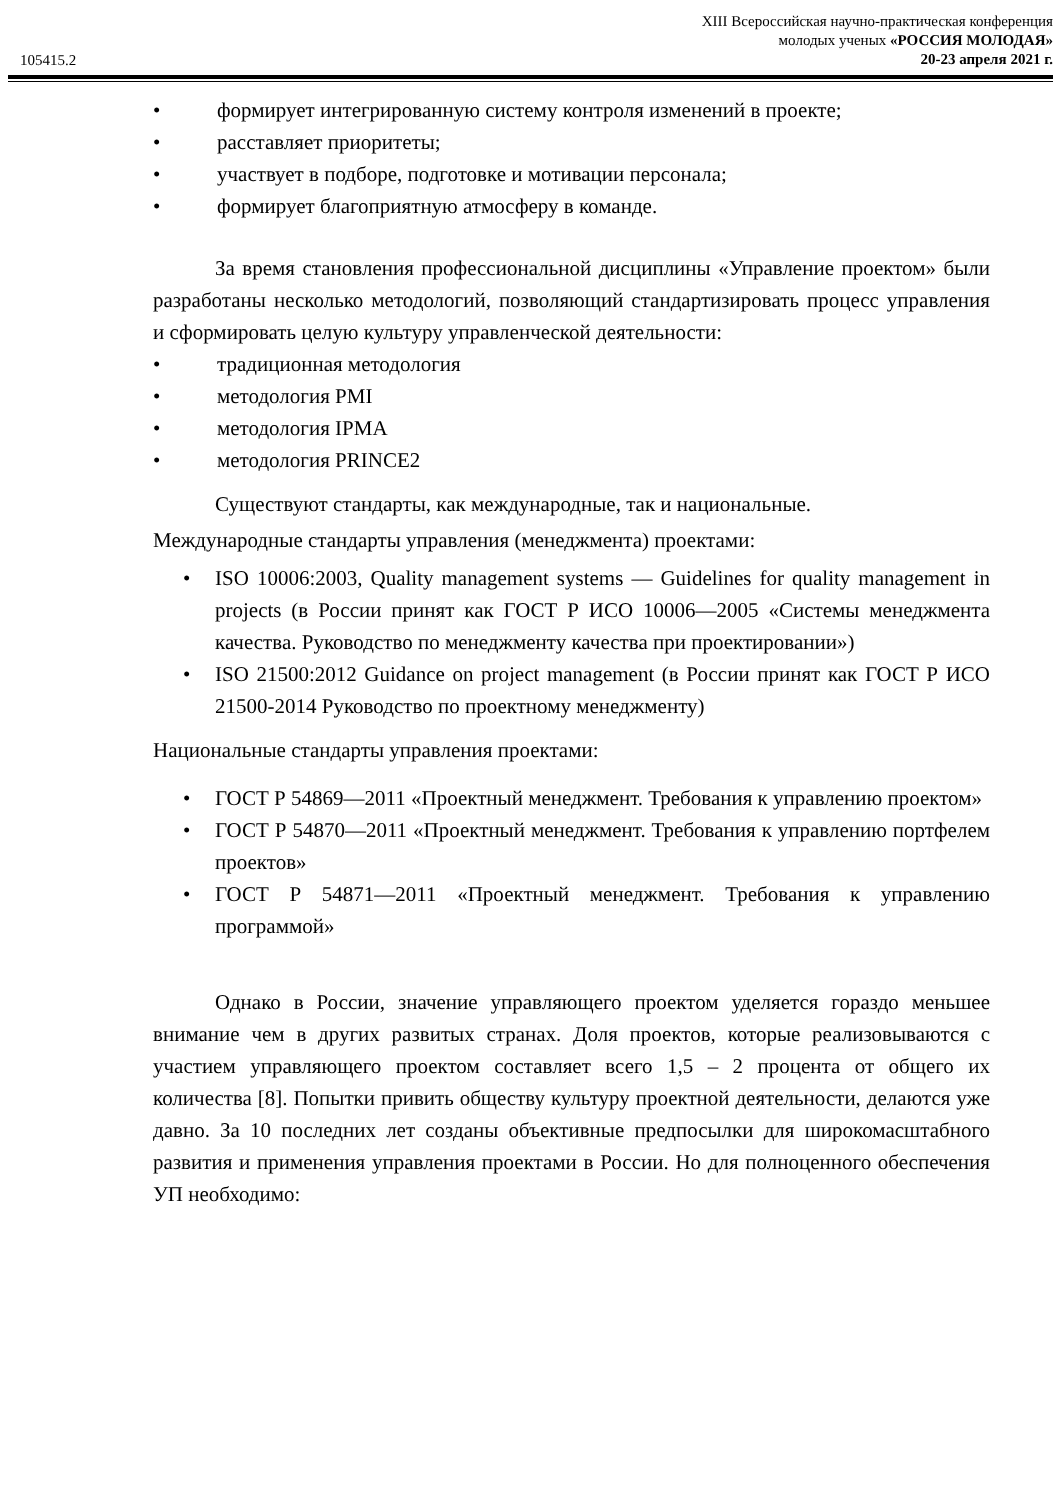105415.2
XIII Всероссийская научно-практическая конференция
молодых ученых «РОССИЯ МОЛОДАЯ»
20-23 апреля 2021 г.
• формирует интегрированную систему контроля изменений в проекте;
• расставляет приоритеты;
• участвует в подборе, подготовке и мотивации персонала;
• формирует благоприятную атмосферу в команде.
За время становления профессиональной дисциплины «Управление проектом» были разработаны несколько методологий, позволяющий стандартизировать процесс управления и сформировать целую культуру управленческой деятельности:
• традиционная методология
• методология PMI
• методология IPMA
• методология PRINCE2
Существуют стандарты, как международные, так и национальные.
Международные стандарты управления (менеджмента) проектами:
• ISO 10006:2003, Quality management systems — Guidelines for quality management in projects (в России принят как ГОСТ Р ИСО 10006—2005 «Системы менеджмента качества. Руководство по менеджменту качества при проектировании»)
• ISO 21500:2012 Guidance on project management (в России принят как ГОСТ Р ИСО 21500-2014 Руководство по проектному менеджменту)
Национальные стандарты управления проектами:
• ГОСТ Р 54869—2011 «Проектный менеджмент. Требования к управлению проектом»
• ГОСТ Р 54870—2011 «Проектный менеджмент. Требования к управлению портфелем проектов»
• ГОСТ Р 54871—2011 «Проектный менеджмент. Требования к управлению программой»
Однако в России, значение управляющего проектом уделяется гораздо меньшее внимание чем в других развитых странах. Доля проектов, которые реализовываются с участием управляющего проектом составляет всего 1,5 – 2 процента от общего их количества [8]. Попытки привить обществу культуру проектной деятельности, делаются уже давно. За 10 последних лет созданы объективные предпосылки для широкомасштабного развития и применения управления проектами в России. Но для полноценного обеспечения УП необходимо: